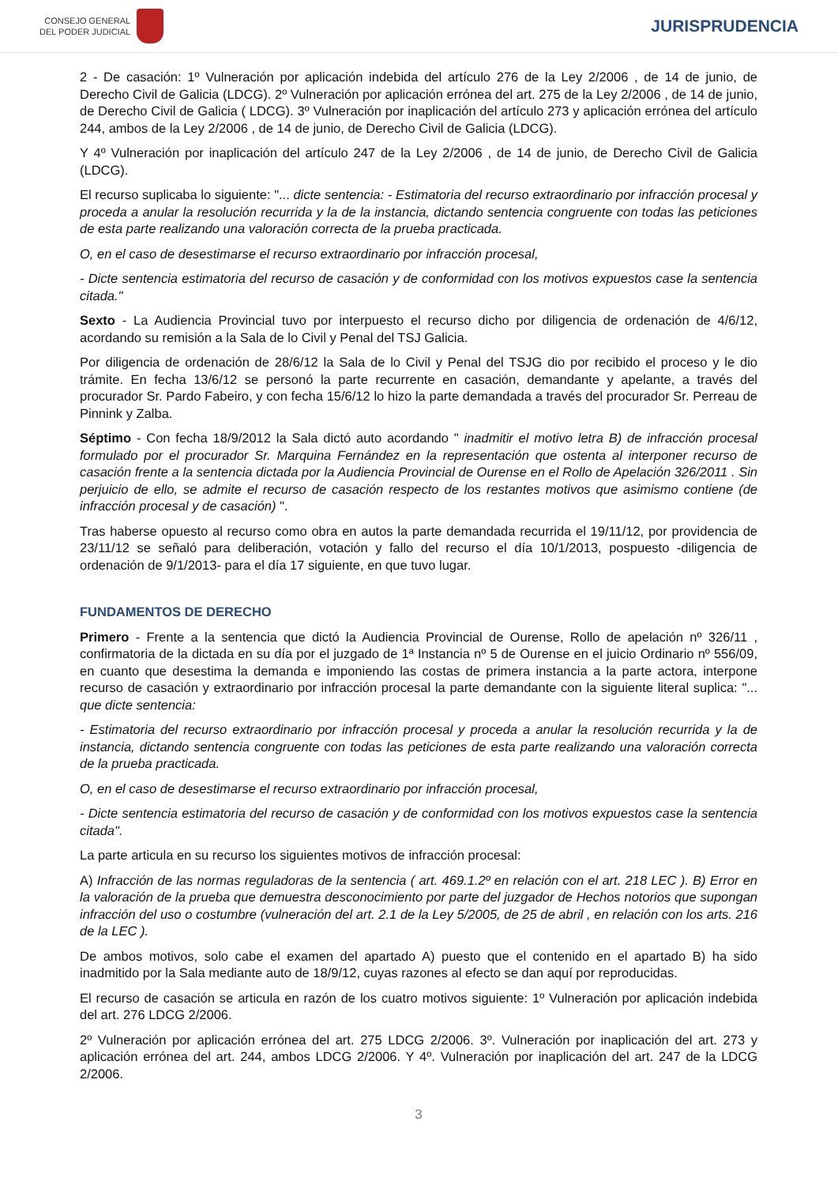CONSEJO GENERAL
DEL PODER JUDICIAL
JURISPRUDENCIA
2 - De casación: 1º Vulneración por aplicación indebida del artículo 276 de la Ley 2/2006 , de 14 de junio, de Derecho Civil de Galicia (LDCG). 2º Vulneración por aplicación errónea del art. 275 de la Ley 2/2006 , de 14 de junio, de Derecho Civil de Galicia ( LDCG). 3º Vulneración por inaplicación del artículo 273 y aplicación errónea del artículo 244, ambos de la Ley 2/2006 , de 14 de junio, de Derecho Civil de Galicia (LDCG).
Y 4º Vulneración por inaplicación del artículo 247 de la Ley 2/2006 , de 14 de junio, de Derecho Civil de Galicia (LDCG).
El recurso suplicaba lo siguiente: "... dicte sentencia: - Estimatoria del recurso extraordinario por infracción procesal y proceda a anular la resolución recurrida y la de la instancia, dictando sentencia congruente con todas las peticiones de esta parte realizando una valoración correcta de la prueba practicada.
O, en el caso de desestimarse el recurso extraordinario por infracción procesal,
- Dicte sentencia estimatoria del recurso de casación y de conformidad con los motivos expuestos case la sentencia citada."
Sexto - La Audiencia Provincial tuvo por interpuesto el recurso dicho por diligencia de ordenación de 4/6/12, acordando su remisión a la Sala de lo Civil y Penal del TSJ Galicia.
Por diligencia de ordenación de 28/6/12 la Sala de lo Civil y Penal del TSJG dio por recibido el proceso y le dio trámite. En fecha 13/6/12 se personó la parte recurrente en casación, demandante y apelante, a través del procurador Sr. Pardo Fabeiro, y con fecha 15/6/12 lo hizo la parte demandada a través del procurador Sr. Perreau de Pinnink y Zalba.
Séptimo - Con fecha 18/9/2012 la Sala dictó auto acordando " inadmitir el motivo letra B) de infracción procesal formulado por el procurador Sr. Marquina Fernández en la representación que ostenta al interponer recurso de casación frente a la sentencia dictada por la Audiencia Provincial de Ourense en el Rollo de Apelación 326/2011 . Sin perjuicio de ello, se admite el recurso de casación respecto de los restantes motivos que asimismo contiene (de infracción procesal y de casación) ".
Tras haberse opuesto al recurso como obra en autos la parte demandada recurrida el 19/11/12, por providencia de 23/11/12 se señaló para deliberación, votación y fallo del recurso el día 10/1/2013, pospuesto -diligencia de ordenación de 9/1/2013- para el día 17 siguiente, en que tuvo lugar.
FUNDAMENTOS DE DERECHO
Primero - Frente a la sentencia que dictó la Audiencia Provincial de Ourense, Rollo de apelación nº 326/11 , confirmatoria de la dictada en su día por el juzgado de 1ª Instancia nº 5 de Ourense en el juicio Ordinario nº 556/09, en cuanto que desestima la demanda e imponiendo las costas de primera instancia a la parte actora, interpone recurso de casación y extraordinario por infracción procesal la parte demandante con la siguiente literal suplica: "... que dicte sentencia:
- Estimatoria del recurso extraordinario por infracción procesal y proceda a anular la resolución recurrida y la de instancia, dictando sentencia congruente con todas las peticiones de esta parte realizando una valoración correcta de la prueba practicada.
O, en el caso de desestimarse el recurso extraordinario por infracción procesal,
- Dicte sentencia estimatoria del recurso de casación y de conformidad con los motivos expuestos case la sentencia citada".
La parte articula en su recurso los siguientes motivos de infracción procesal:
A) Infracción de las normas reguladoras de la sentencia ( art. 469.1.2º en relación con el art. 218 LEC ). B) Error en la valoración de la prueba que demuestra desconocimiento por parte del juzgador de Hechos notorios que supongan infracción del uso o costumbre (vulneración del art. 2.1 de la Ley 5/2005, de 25 de abril , en relación con los arts. 216 de la LEC ).
De ambos motivos, solo cabe el examen del apartado A) puesto que el contenido en el apartado B) ha sido inadmitido por la Sala mediante auto de 18/9/12, cuyas razones al efecto se dan aquí por reproducidas.
El recurso de casación se articula en razón de los cuatro motivos siguiente: 1º Vulneración por aplicación indebida del art. 276 LDCG 2/2006.
2º Vulneración por aplicación errónea del art. 275 LDCG 2/2006. 3º. Vulneración por inaplicación del art. 273 y aplicación errónea del art. 244, ambos LDCG 2/2006. Y 4º. Vulneración por inaplicación del art. 247 de la LDCG 2/2006.
3